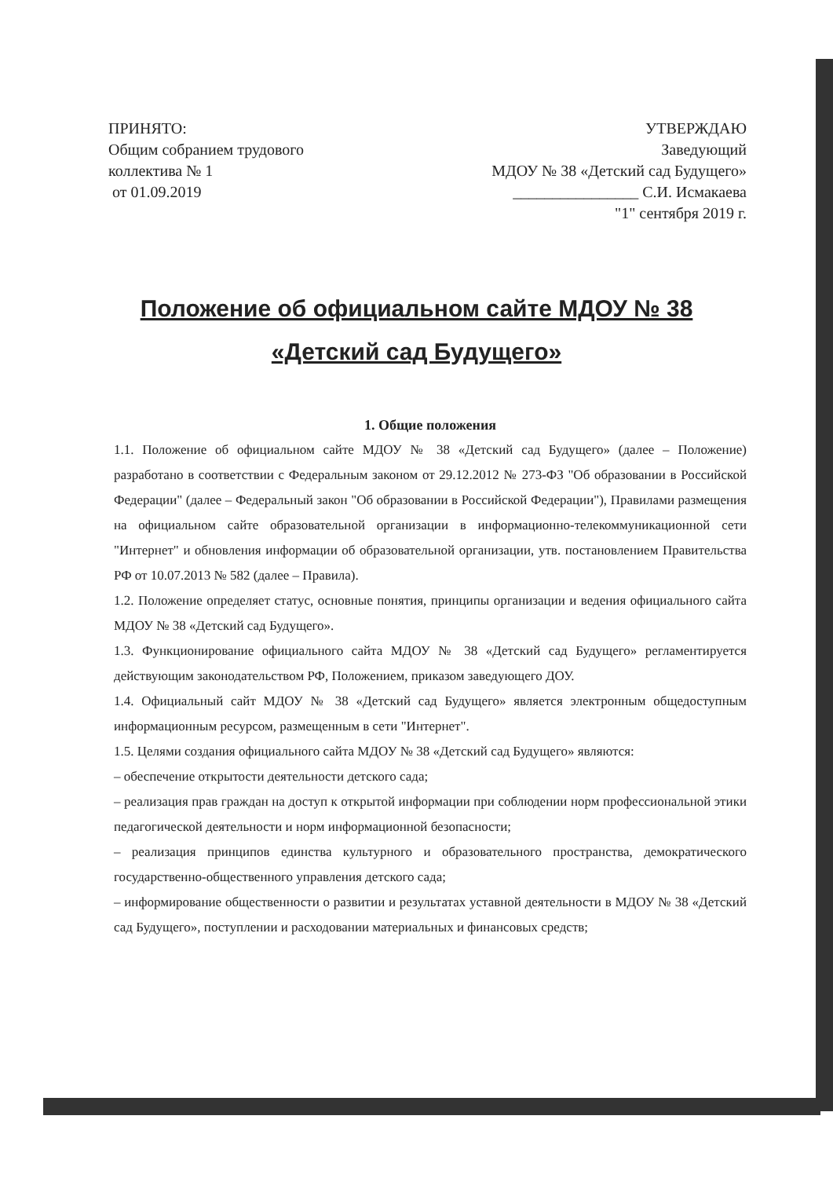ПРИНЯТО:
Общим собранием трудового
коллектива № 1
от 01.09.2019
УТВЕРЖДАЮ
Заведующий
МДОУ № 38 «Детский сад Будущего»
________________ С.И. Исмакаева
"1" сентября 2019 г.
Положение об официальном сайте МДОУ № 38
«Детский сад Будущего»
1. Общие положения
1.1. Положение об официальном сайте МДОУ № 38 «Детский сад Будущего» (далее – Положение) разработано в соответствии с Федеральным законом от 29.12.2012 № 273-ФЗ "Об образовании в Российской Федерации" (далее – Федеральный закон "Об образовании в Российской Федерации"), Правилами размещения на официальном сайте образовательной организации в информационно-телекоммуникационной сети "Интернет" и обновления информации об образовательной организации, утв. постановлением Правительства РФ от 10.07.2013 № 582 (далее – Правила).
1.2. Положение определяет статус, основные понятия, принципы организации и ведения официального сайта МДОУ № 38 «Детский сад Будущего».
1.3. Функционирование официального сайта МДОУ № 38 «Детский сад Будущего» регламентируется действующим законодательством РФ, Положением, приказом заведующего ДОУ.
1.4. Официальный сайт МДОУ № 38 «Детский сад Будущего» является электронным общедоступным информационным ресурсом, размещенным в сети "Интернет".
1.5. Целями создания официального сайта МДОУ № 38 «Детский сад Будущего» являются:
– обеспечение открытости деятельности детского сада;
– реализация прав граждан на доступ к открытой информации при соблюдении норм профессиональной этики педагогической деятельности и норм информационной безопасности;
– реализация принципов единства культурного и образовательного пространства, демократического государственно-общественного управления детского сада;
– информирование общественности о развитии и результатах уставной деятельности в МДОУ № 38 «Детский сад Будущего», поступлении и расходовании материальных и финансовых средств;